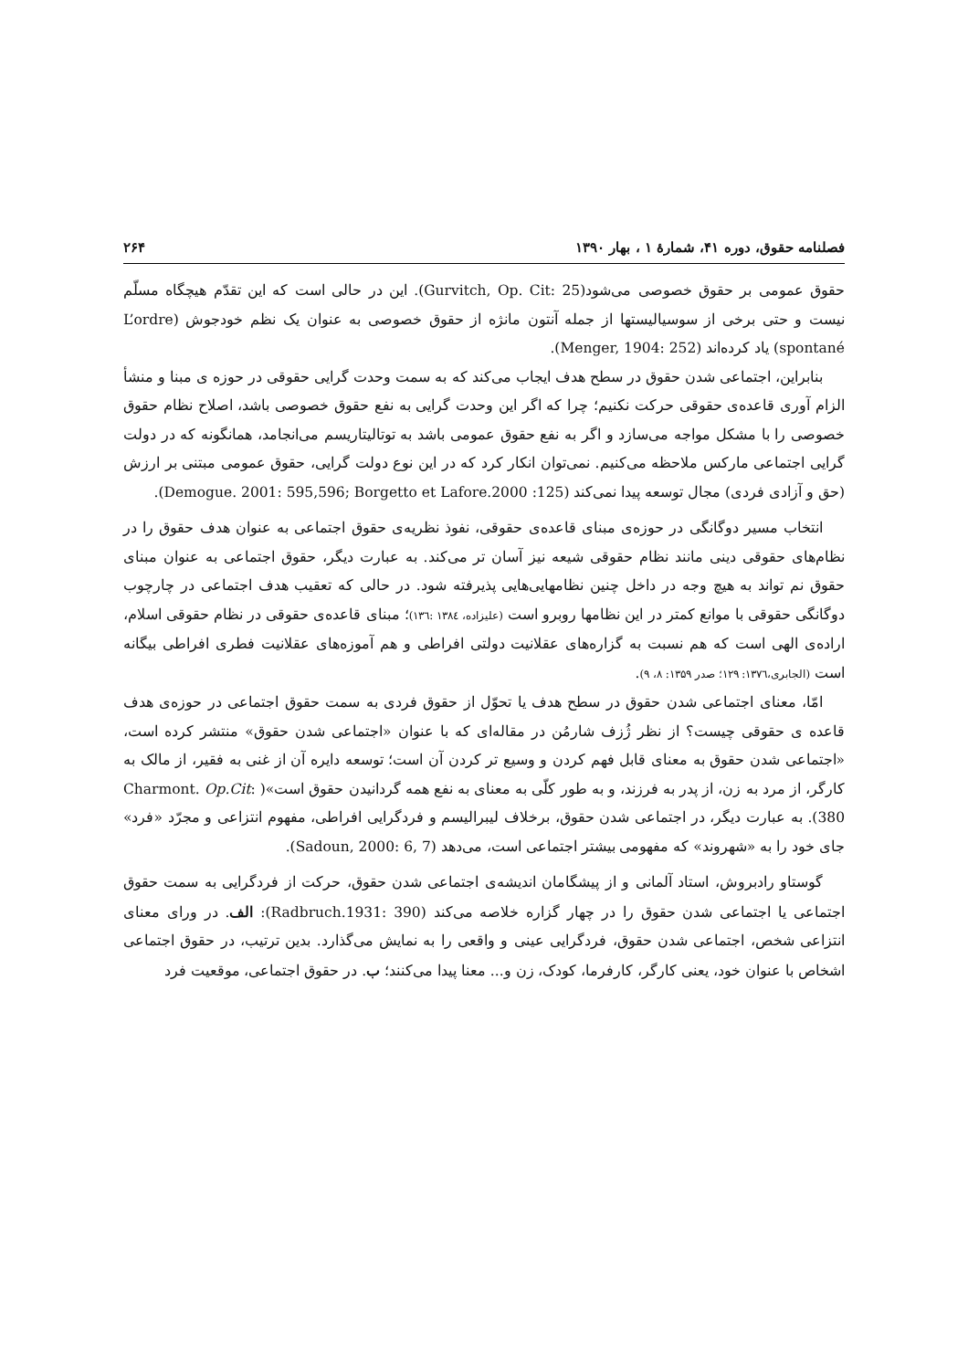فصلنامه حقوق، دوره ۴۱، شمارهٔ ۱ ، بهار ۱۳۹۰ ۲۶۴
حقوق عمومی بر حقوق خصوصی می‌شود(Gurvitch, Op. Cit: 25). این در حالی است که این تقدّم هیچگاه مسلّم نیست و حتی برخی از سوسیالیستها از جمله آنتون مانژه از حقوق خصوصی به عنوان یک نظم خودجوش (L’ordre spontané) یاد کرده‌اند (Menger, 1904: 252).
بنابراین، اجتماعی شدن حقوق در سطح هدف ایجاب می‌کند که به سمت وحدت گرایی حقوقی در حوزه ی مبنا و منشأ الزام آوری قاعده‌ی حقوقی حرکت نکنیم؛ چرا که اگر این وحدت گرایی به نفع حقوق خصوصی باشد، اصلاح نظام حقوق خصوصی را با مشکل مواجه می‌سازد و اگر به نفع حقوق عمومی باشد به توتالیتاریسم می‌انجامد، همانگونه که در دولت گرایی اجتماعی مارکس ملاحظه می‌کنیم. نمی‌توان انکار کرد که در این نوع دولت گرایی، حقوق عمومی مبتنی بر ارزش (حق و آزادی فردی) مجال توسعه پیدا نمی‌کند (Demogue. 2001: 595,596; Borgetto et Lafore.2000 :125).
انتخاب مسیر دوگانگی در حوزه‌ی مبنای قاعده‌ی حقوقی، نفوذ نظریه‌ی حقوق اجتماعی به عنوان هدف حقوق را در نظام‌های حقوقی دینی مانند نظام حقوقی شیعه نیز آسان تر می‌کند. به عبارت دیگر، حقوق اجتماعی به عنوان مبنای حقوق نم تواند به هیچ وجه در داخل چنین نظامهایی‌هایی پذیرفته شود. در حالی که تعقیب هدف اجتماعی در چارچوب دوگانگی حقوقی با موانع کمتر در این نظامها روبرو است (علیزاده، ۱۳۸٤ :۱۳٦)؛ مبنای قاعده‌ی حقوقی در نظام حقوقی اسلام، اراده‌ی الهی است که هم نسبت به گزاره‌های عقلانیت دولتی افراطی و هم آموزه‌های عقلانیت فطری افراطی بیگانه است (الجابری،۱۳۷٦: ۱۲۹؛ صدر ۱۳۵۹: ۸، ۹).
امّا، معنای اجتماعی شدن حقوق در سطح هدف یا تحوّل از حقوق فردی به سمت حقوق اجتماعی در حوزه‌ی هدف قاعده ی حقوقی چیست؟ از نظر ژُزف شارمُن در مقاله‌ای که با عنوان «اجتماعی شدن حقوق» منتشر کرده است، «اجتماعی شدن حقوق به معنای قابل فهم کردن و وسیع تر کردن آن است؛ توسعه دایره آن از غنی به فقیر، از مالک به کارگر، از مرد به زن، از پدر به فرزند، و به طور کلّی به معنای به نفع همه گردانیدن حقوق است»( Charmont. Op.Cit: 380). به عبارت دیگر، در اجتماعی شدن حقوق، برخلاف لیبرالیسم و فردگرایی افراطی، مفهوم انتزاعی و مجرّد «فرد» جای خود را به «شهروند» که مفهومی بیشتر اجتماعی است، می‌دهد (Sadoun, 2000: 6, 7).
گوستاو رادبروش، استاد آلمانی و از پیشگامان اندیشه‌ی اجتماعی شدن حقوق، حرکت از فردگرایی به سمت حقوق اجتماعی یا اجتماعی شدن حقوق را در چهار گزاره خلاصه می‌کند (Radbruch.1931: 390): الف. در ورای معنای انتزاعی شخص، اجتماعی شدن حقوق، فردگرایی عینی و واقعی را به نمایش می‌گذارد. بدین ترتیب، در حقوق اجتماعی اشخاص با عنوان خود، یعنی کارگر، کارفرما، کودک، زن و... معنا پیدا می‌کنند؛ ب. در حقوق اجتماعی، موقعیت فرد